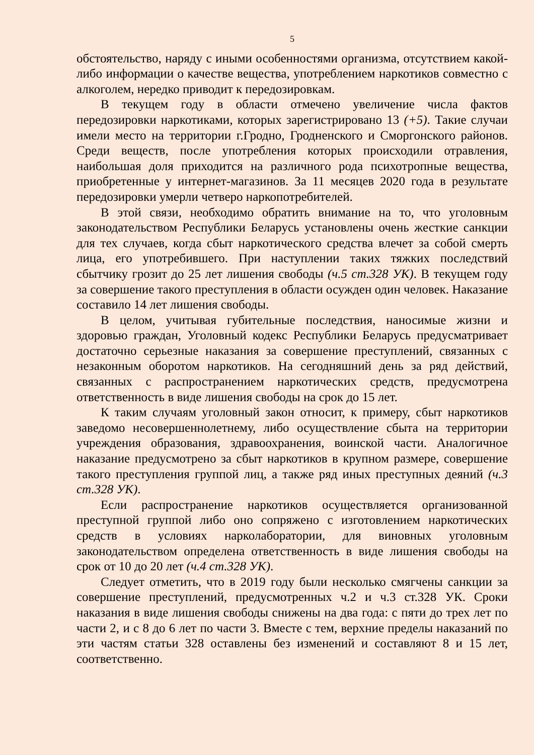5
обстоятельство, наряду с иными особенностями организма, отсутствием какой-либо информации о качестве вещества, употреблением наркотиков совместно с алкоголем, нередко приводит к передозировкам.
В текущем году в области отмечено увеличение числа фактов передозировки наркотиками, которых зарегистрировано 13 (+5). Такие случаи имели место на территории г.Гродно, Гродненского и Сморгонского районов. Среди веществ, после употребления которых происходили отравления, наибольшая доля приходится на различного рода психотропные вещества, приобретенные у интернет-магазинов. За 11 месяцев 2020 года в результате передозировки умерли четверо наркопотребителей.
В этой связи, необходимо обратить внимание на то, что уголовным законодательством Республики Беларусь установлены очень жесткие санкции для тех случаев, когда сбыт наркотического средства влечет за собой смерть лица, его употребившего. При наступлении таких тяжких последствий сбытчику грозит до 25 лет лишения свободы (ч.5 ст.328 УК). В текущем году за совершение такого преступления в области осужден один человек. Наказание составило 14 лет лишения свободы.
В целом, учитывая губительные последствия, наносимые жизни и здоровью граждан, Уголовный кодекс Республики Беларусь предусматривает достаточно серьезные наказания за совершение преступлений, связанных с незаконным оборотом наркотиков. На сегодняшний день за ряд действий, связанных с распространением наркотических средств, предусмотрена ответственность в виде лишения свободы на срок до 15 лет.
К таким случаям уголовный закон относит, к примеру, сбыт наркотиков заведомо несовершеннолетнему, либо осуществление сбыта на территории учреждения образования, здравоохранения, воинской части. Аналогичное наказание предусмотрено за сбыт наркотиков в крупном размере, совершение такого преступления группой лиц, а также ряд иных преступных деяний (ч.3 ст.328 УК).
Если распространение наркотиков осуществляется организованной преступной группой либо оно сопряжено с изготовлением наркотических средств в условиях нарколаборатории, для виновных уголовным законодательством определена ответственность в виде лишения свободы на срок от 10 до 20 лет (ч.4 ст.328 УК).
Следует отметить, что в 2019 году были несколько смягчены санкции за совершение преступлений, предусмотренных ч.2 и ч.3 ст.328 УК. Сроки наказания в виде лишения свободы снижены на два года: с пяти до трех лет по части 2, и с 8 до 6 лет по части 3. Вместе с тем, верхние пределы наказаний по эти частям статьи 328 оставлены без изменений и составляют 8 и 15 лет, соответственно.